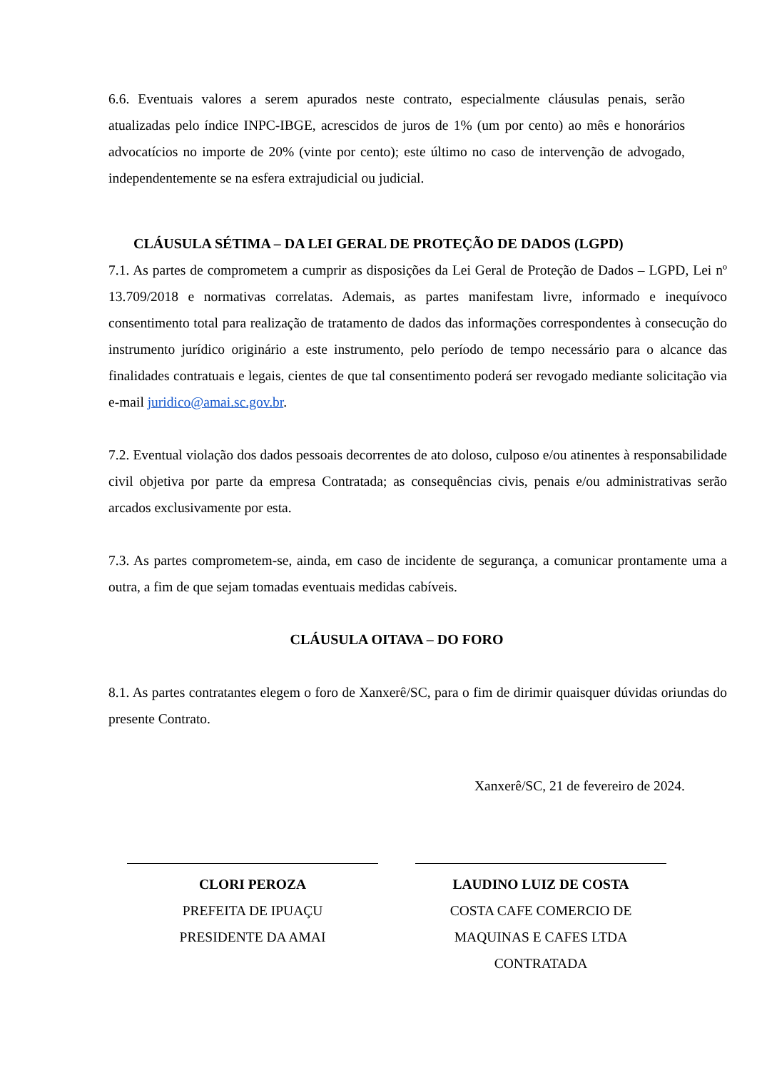6.6. Eventuais valores a serem apurados neste contrato, especialmente cláusulas penais, serão atualizadas pelo índice INPC-IBGE, acrescidos de juros de 1% (um por cento) ao mês e honorários advocatícios no importe de 20% (vinte por cento); este último no caso de intervenção de advogado, independentemente se na esfera extrajudicial ou judicial.
CLÁUSULA SÉTIMA – DA LEI GERAL DE PROTEÇÃO DE DADOS (LGPD)
7.1. As partes de comprometem a cumprir as disposições da Lei Geral de Proteção de Dados – LGPD, Lei nº 13.709/2018 e normativas correlatas. Ademais, as partes manifestam livre, informado e inequívoco consentimento total para realização de tratamento de dados das informações correspondentes à consecução do instrumento jurídico originário a este instrumento, pelo período de tempo necessário para o alcance das finalidades contratuais e legais, cientes de que tal consentimento poderá ser revogado mediante solicitação via e-mail juridico@amai.sc.gov.br.
7.2. Eventual violação dos dados pessoais decorrentes de ato doloso, culposo e/ou atinentes à responsabilidade civil objetiva por parte da empresa Contratada; as consequências civis, penais e/ou administrativas serão arcados exclusivamente por esta.
7.3. As partes comprometem-se, ainda, em caso de incidente de segurança, a comunicar prontamente uma a outra, a fim de que sejam tomadas eventuais medidas cabíveis.
CLÁUSULA OITAVA – DO FORO
8.1. As partes contratantes elegem o foro de Xanxerê/SC, para o fim de dirimir quaisquer dúvidas oriundas do presente Contrato.
Xanxerê/SC, 21 de fevereiro de 2024.
CLORI PEROZA
PREFEITA DE IPUAÇU
PRESIDENTE DA AMAI
LAUDINO LUIZ DE COSTA
COSTA CAFE COMERCIO DE
MAQUINAS E CAFES LTDA
CONTRATADA